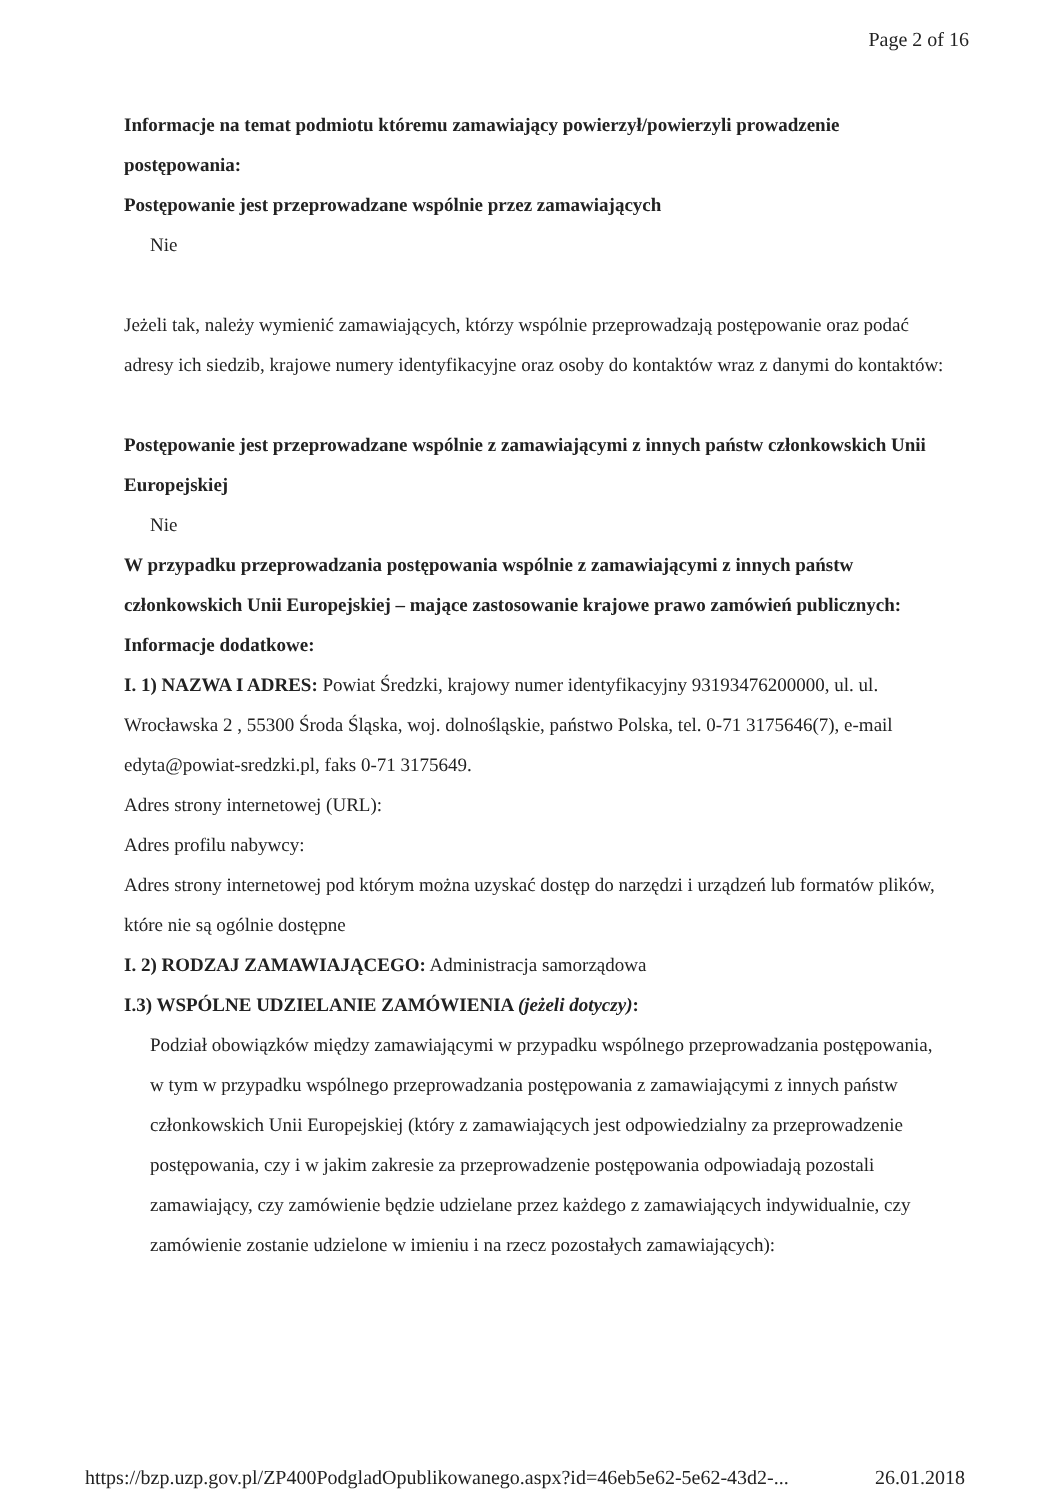Page 2 of 16
Informacje na temat podmiotu któremu zamawiający powierzył/powierzyli prowadzenie postępowania:
Postępowanie jest przeprowadzane wspólnie przez zamawiających
Nie
Jeżeli tak, należy wymienić zamawiających, którzy wspólnie przeprowadzają postępowanie oraz podać adresy ich siedzib, krajowe numery identyfikacyjne oraz osoby do kontaktów wraz z danymi do kontaktów:
Postępowanie jest przeprowadzane wspólnie z zamawiającymi z innych państw członkowskich Unii Europejskiej
Nie
W przypadku przeprowadzania postępowania wspólnie z zamawiającymi z innych państw członkowskich Unii Europejskiej – mające zastosowanie krajowe prawo zamówień publicznych:
Informacje dodatkowe:
I. 1) NAZWA I ADRES: Powiat Średzki, krajowy numer identyfikacyjny 93193476200000, ul. ul. Wrocławska 2 , 55300 Środa Śląska, woj. dolnośląskie, państwo Polska, tel. 0-71 3175646(7), e-mail edyta@powiat-sredzki.pl, faks 0-71 3175649.
Adres strony internetowej (URL):
Adres profilu nabywcy:
Adres strony internetowej pod którym można uzyskać dostęp do narzędzi i urządzeń lub formatów plików, które nie są ogólnie dostępne
I. 2) RODZAJ ZAMAWIAJĄCEGO: Administracja samorządowa
I.3) WSPÓLNE UDZIELANIE ZAMÓWIENIA (jeżeli dotyczy):
Podział obowiązków między zamawiającymi w przypadku wspólnego przeprowadzania postępowania, w tym w przypadku wspólnego przeprowadzania postępowania z zamawiającymi z innych państw członkowskich Unii Europejskiej (który z zamawiających jest odpowiedzialny za przeprowadzenie postępowania, czy i w jakim zakresie za przeprowadzenie postępowania odpowiadają pozostali zamawiający, czy zamówienie będzie udzielane przez każdego z zamawiających indywidualnie, czy zamówienie zostanie udzielone w imieniu i na rzecz pozostałych zamawiających):
https://bzp.uzp.gov.pl/ZP400PodgladOpublikowanego.aspx?id=46eb5e62-5e62-43d2-... 26.01.2018